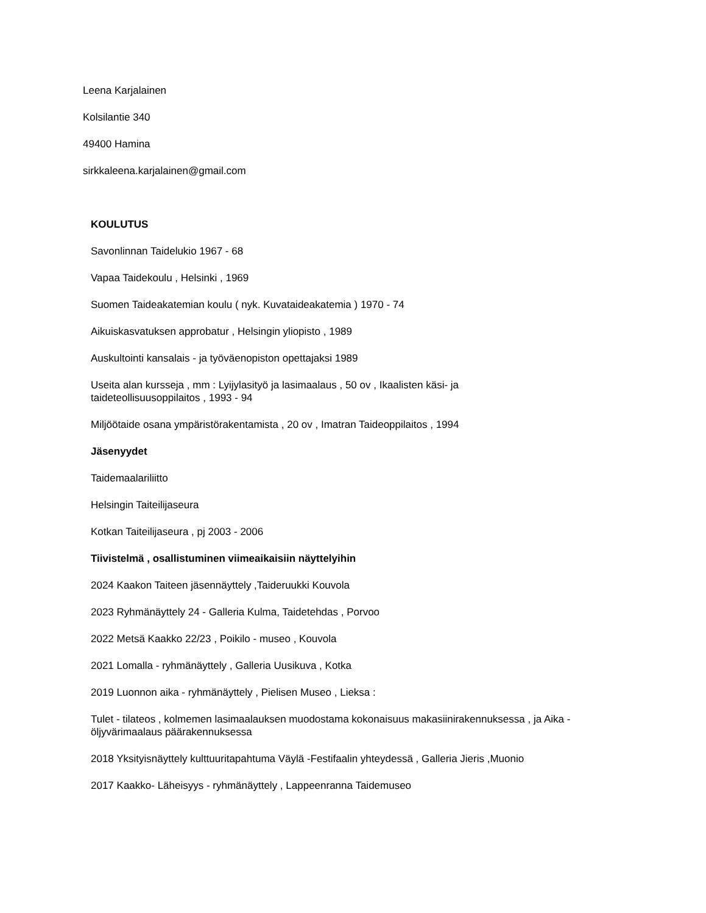Leena Karjalainen
Kolsilantie 340
49400 Hamina
sirkkaleena.karjalainen@gmail.com
KOULUTUS
Savonlinnan Taidelukio 1967 - 68
Vapaa Taidekoulu , Helsinki , 1969
Suomen Taideakatemian koulu ( nyk. Kuvataideakatemia ) 1970 - 74
Aikuiskasvatuksen approbatur , Helsingin yliopisto , 1989
Auskultointi kansalais - ja työväenopiston opettajaksi 1989
Useita alan kursseja , mm : Lyijylasityö ja lasimaalaus , 50 ov , Ikaalisten käsi- ja
taideteollisuusoppilaitos , 1993 - 94
Miljöötaide osana ympäristörakentamista , 20 ov , Imatran Taideoppilaitos , 1994
Jäsenyydet
Taidemaalariliitto
Helsingin Taiteilijaseura
Kotkan Taiteilijaseura , pj 2003 - 2006
Tiivistelmä , osallistuminen viimeaikaisiin näyttelyihin
2024 Kaakon Taiteen jäsennäyttely ,Taideruukki Kouvola
2023 Ryhmänäyttely 24 - Galleria Kulma, Taidetehdas , Porvoo
2022 Metsä Kaakko 22/23 , Poikilo - museo , Kouvola
2021 Lomalla - ryhmänäyttely , Galleria Uusikuva , Kotka
2019 Luonnon aika - ryhmänäyttely , Pielisen Museo , Lieksa :
Tulet - tilateos , kolmemen lasimaalauksen muodostama kokonaisuus makasiinirakennuksessa , ja Aika -
öljyvärimaalaus päärakennuksessa
2018 Yksityisnäyttely kulttuuritapahtuma Väylä -Festifaalin yhteydessä , Galleria Jieris ,Muonio
2017 Kaakko- Läheisyys - ryhmänäyttely , Lappeenranna Taidemuseo